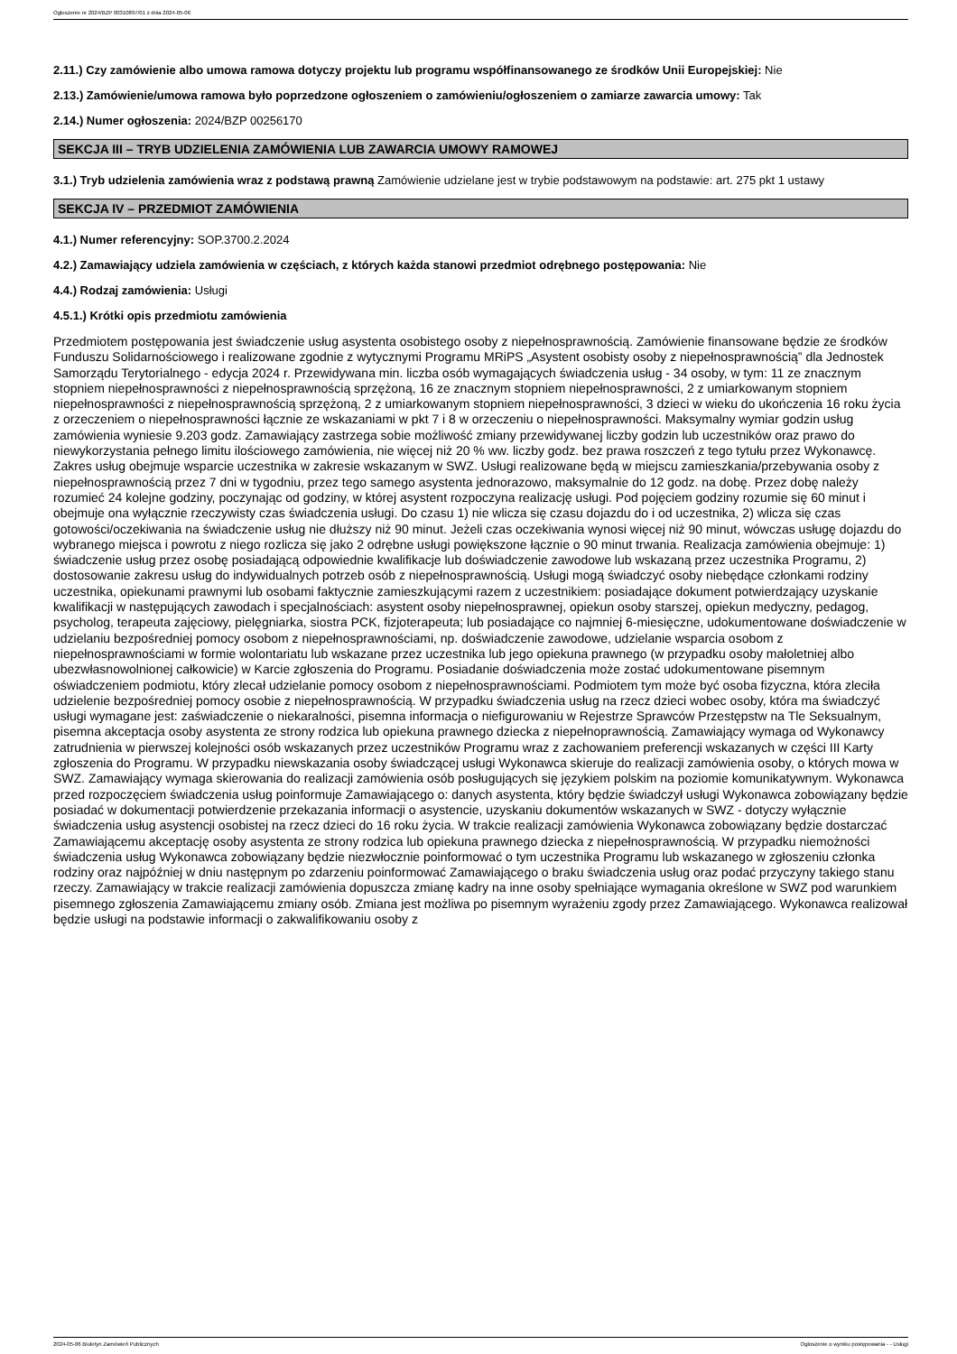Ogłoszenie nr 2024/BZP 00310897/01 z dnia 2024-05-06
2.11.) Czy zamówienie albo umowa ramowa dotyczy projektu lub programu współfinansowanego ze środków Unii Europejskiej: Nie
2.13.) Zamówienie/umowa ramowa było poprzedzone ogłoszeniem o zamówieniu/ogłoszeniem o zamiarze zawarcia umowy: Tak
2.14.) Numer ogłoszenia: 2024/BZP 00256170
SEKCJA III – TRYB UDZIELENIA ZAMÓWIENIA LUB ZAWARCIA UMOWY RAMOWEJ
3.1.) Tryb udzielenia zamówienia wraz z podstawą prawną Zamówienie udzielane jest w trybie podstawowym na podstawie: art. 275 pkt 1 ustawy
SEKCJA IV – PRZEDMIOT ZAMÓWIENIA
4.1.) Numer referencyjny: SOP.3700.2.2024
4.2.) Zamawiający udziela zamówienia w częściach, z których każda stanowi przedmiot odrębnego postępowania: Nie
4.4.) Rodzaj zamówienia: Usługi
4.5.1.) Krótki opis przedmiotu zamówienia
Przedmiotem postępowania jest świadczenie usług asystenta osobistego osoby z niepełnosprawnością. Zamówienie finansowane będzie ze środków Funduszu Solidarnościowego i realizowane zgodnie z wytycznymi Programu MRiPS „Asystent osobisty osoby z niepełnosprawnością” dla Jednostek Samorządu Terytorialnego - edycja 2024 r. Przewidywana min. liczba osób wymagających świadczenia usług - 34 osoby, w tym: 11 ze znacznym stopniem niepełnosprawności z niepełnosprawnością sprzężoną, 16 ze znacznym stopniem niepełnosprawności, 2 z umiarkowanym stopniem niepełnosprawności z niepełnosprawnością sprzężoną, 2 z umiarkowanym stopniem niepełnosprawności, 3 dzieci w wieku do ukończenia 16 roku życia z orzeczeniem o niepełnosprawności łącznie ze wskazaniami w pkt 7 i 8 w orzeczeniu o niepełnosprawności. Maksymalny wymiar godzin usług zamówienia wyniesie 9.203 godz. Zamawiający zastrzega sobie możliwość zmiany przewidywanej liczby godzin lub uczestników oraz prawo do niewykorzystania pełnego limitu ilościowego zamówienia, nie więcej niż 20 % ww. liczby godz. bez prawa roszczeń z tego tytułu przez Wykonawcę. Zakres usług obejmuje wsparcie uczestnika w zakresie wskazanym w SWZ. Usługi realizowane będą w miejscu zamieszkania/przebywania osoby z niepełnosprawnością przez 7 dni w tygodniu, przez tego samego asystenta jednorazowo, maksymalnie do 12 godz. na dobę. Przez dobę należy rozumieć 24 kolejne godziny, poczynając od godziny, w której asystent rozpoczyna realizację usługi. Pod pojęciem godziny rozumie się 60 minut i obejmuje ona wyłącznie rzeczywisty czas świadczenia usługi. Do czasu 1) nie wlicza się czasu dojazdu do i od uczestnika, 2) wlicza się czas gotowości/oczekiwania na świadczenie usług nie dłuższy niż 90 minut. Jeżeli czas oczekiwania wynosi więcej niż 90 minut, wówczas usługę dojazdu do wybranego miejsca i powrotu z niego rozlicza się jako 2 odrębne usługi powiększone łącznie o 90 minut trwania. Realizacja zamówienia obejmuje: 1) świadczenie usług przez osobę posiadającą odpowiednie kwalifikacje lub doświadczenie zawodowe lub wskazaną przez uczestnika Programu, 2) dostosowanie zakresu usług do indywidualnych potrzeb osób z niepełnosprawnością. Usługi mogą świadczyć osoby niebędące członkami rodziny uczestnika, opiekunami prawnymi lub osobami faktycznie zamieszkującymi razem z uczestnikiem: posiadające dokument potwierdzający uzyskanie kwalifikacji w następujących zawodach i specjalnościach: asystent osoby niepełnosprawnej, opiekun osoby starszej, opiekun medyczny, pedagog, psycholog, terapeuta zajęciowy, pielęgniarka, siostra PCK, fizjoterapeuta; lub posiadające co najmniej 6-miesięczne, udokumentowane doświadczenie w udzielaniu bezpośredniej pomocy osobom z niepełnosprawnościami, np. doświadczenie zawodowe, udzielanie wsparcia osobom z niepełnosprawnościami w formie wolontariatu lub wskazane przez uczestnika lub jego opiekuna prawnego (w przypadku osoby małoletniej albo ubezwłasnowolnionej całkowicie) w Karcie zgłoszenia do Programu. Posiadanie doświadczenia może zostać udokumentowane pisemnym oświadczeniem podmiotu, który zlecał udzielanie pomocy osobom z niepełnosprawnościami. Podmiotem tym może być osoba fizyczna, która zleciła udzielenie bezpośredniej pomocy osobie z niepełnosprawnością. W przypadku świadczenia usług na rzecz dzieci wobec osoby, która ma świadczyć usługi wymagane jest: zaświadczenie o niekaralności, pisemna informacja o niefigurowaniu w Rejestrze Sprawców Przestępstw na Tle Seksualnym, pisemna akceptacja osoby asystenta ze strony rodzica lub opiekuna prawnego dziecka z niepełnoprawnością. Zamawiający wymaga od Wykonawcy zatrudnienia w pierwszej kolejności osób wskazanych przez uczestników Programu wraz z zachowaniem preferencji wskazanych w części III Karty zgłoszenia do Programu. W przypadku niewskazania osoby świadczącej usługi Wykonawca skieruje do realizacji zamówienia osoby, o których mowa w SWZ. Zamawiający wymaga skierowania do realizacji zamówienia osób posługujących się językiem polskim na poziomie komunikatywnym. Wykonawca przed rozpoczęciem świadczenia usług poinformuje Zamawiającego o: danych asystenta, który będzie świadczył usługi Wykonawca zobowiązany będzie posiadać w dokumentacji potwierdzenie przekazania informacji o asystencie, uzyskaniu dokumentów wskazanych w SWZ - dotyczy wyłącznie świadczenia usług asystencji osobistej na rzecz dzieci do 16 roku życia. W trakcie realizacji zamówienia Wykonawca zobowiązany będzie dostarczać Zamawiającemu akceptację osoby asystenta ze strony rodzica lub opiekuna prawnego dziecka z niepełnosprawnością. W przypadku niemożności świadczenia usług Wykonawca zobowiązany będzie niezwłocznie poinformować o tym uczestnika Programu lub wskazanego w zgłoszeniu członka rodziny oraz najpóźniej w dniu następnym po zdarzeniu poinformować Zamawiającego o braku świadczenia usług oraz podać przyczyny takiego stanu rzeczy. Zamawiający w trakcie realizacji zamówienia dopuszcza zmianę kadry na inne osoby spełniające wymagania określone w SWZ pod warunkiem pisemnego zgłoszenia Zamawiającemu zmiany osób. Zmiana jest możliwa po pisemnym wyrażeniu zgody przez Zamawiającego. Wykonawca realizował będzie usługi na podstawie informacji o zakwalifikowaniu osoby z
2024-05-06 Biuletyn Zamówień Publicznych Ogłoszenie o wyniku postępowania - - Usługi